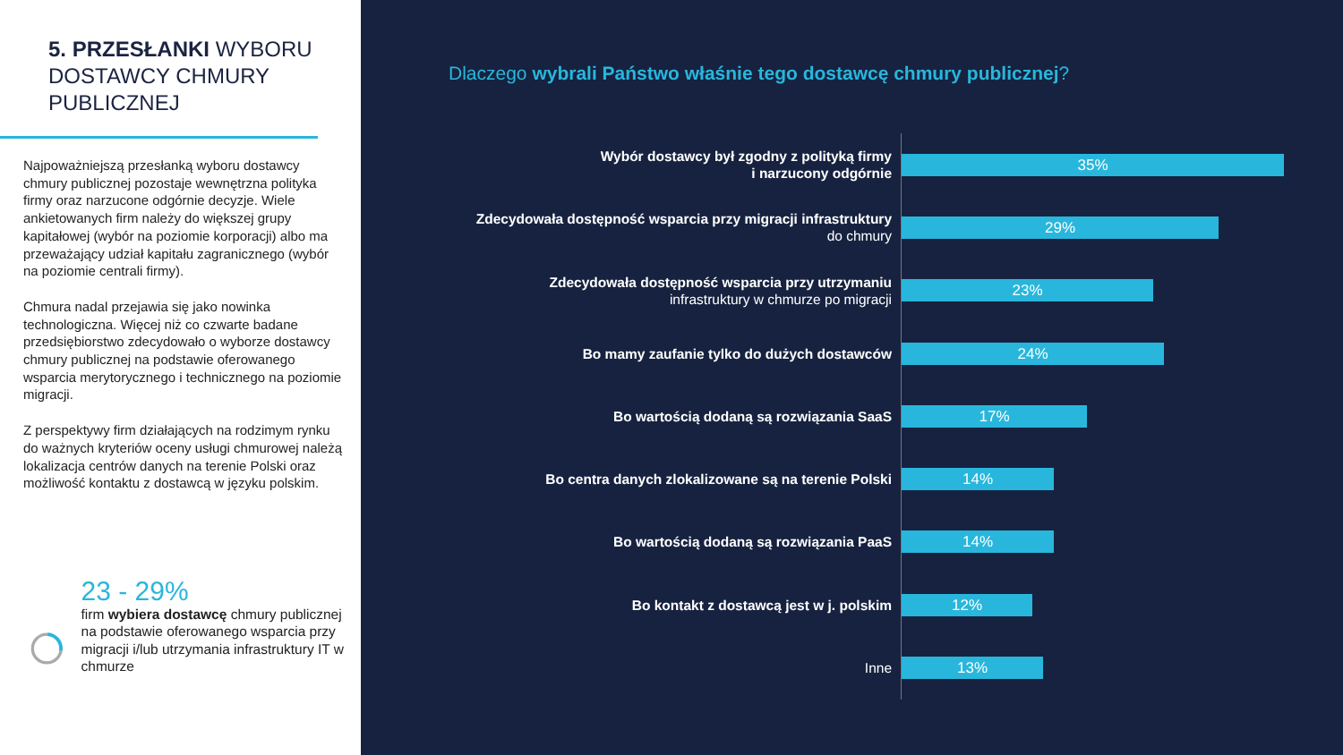5. PRZESŁANKI WYBORU DOSTAWCY CHMURY PUBLICZNEJ
Najpoważniejszą przesłanką wyboru dostawcy chmury publicznej pozostaje wewnętrzna polityka firmy oraz narzucone odgórnie decyzje. Wiele ankietowanych firm należy do większej grupy kapitałowej (wybór na poziomie korporacji) albo ma przeważający udział kapitału zagranicznego (wybór na poziomie centrali firmy).
Chmura nadal przejawia się jako nowinka technologiczna. Więcej niż co czwarte badane przedsiębiorstwo zdecydowało o wyborze dostawcy chmury publicznej na podstawie oferowanego wsparcia merytorycznego i technicznego na poziomie migracji.
Z perspektywy firm działających na rodzimym rynku do ważnych kryteriów oceny usługi chmurowej należą lokalizacja centrów danych na terenie Polski oraz możliwość kontaktu z dostawcą w języku polskim.
23 - 29%
firm wybiera dostawcę chmury publicznej na podstawie oferowanego wsparcia przy migracji i/lub utrzymania infrastruktury IT w chmurze
Dlaczego wybrali Państwo właśnie tego dostawcę chmury publicznej?
Wybór dostawcy był zgodny z polityką firmy
i narzucony odgórnie
35%
Zdecydowała dostępność wsparcia przy migracji infrastruktury
do chmury
29%
Zdecydowała dostępność wsparcia przy utrzymaniu
infrastruktury w chmurze po migracji
23%
Bo mamy zaufanie tylko do dużych dostawców
24%
Bo wartością dodaną są rozwiązania SaaS
17%
Bo centra danych zlokalizowane są na terenie Polski
14%
Bo wartością dodaną są rozwiązania PaaS
14%
Bo kontakt z dostawcą jest w j. polskim
12%
Inne
13%